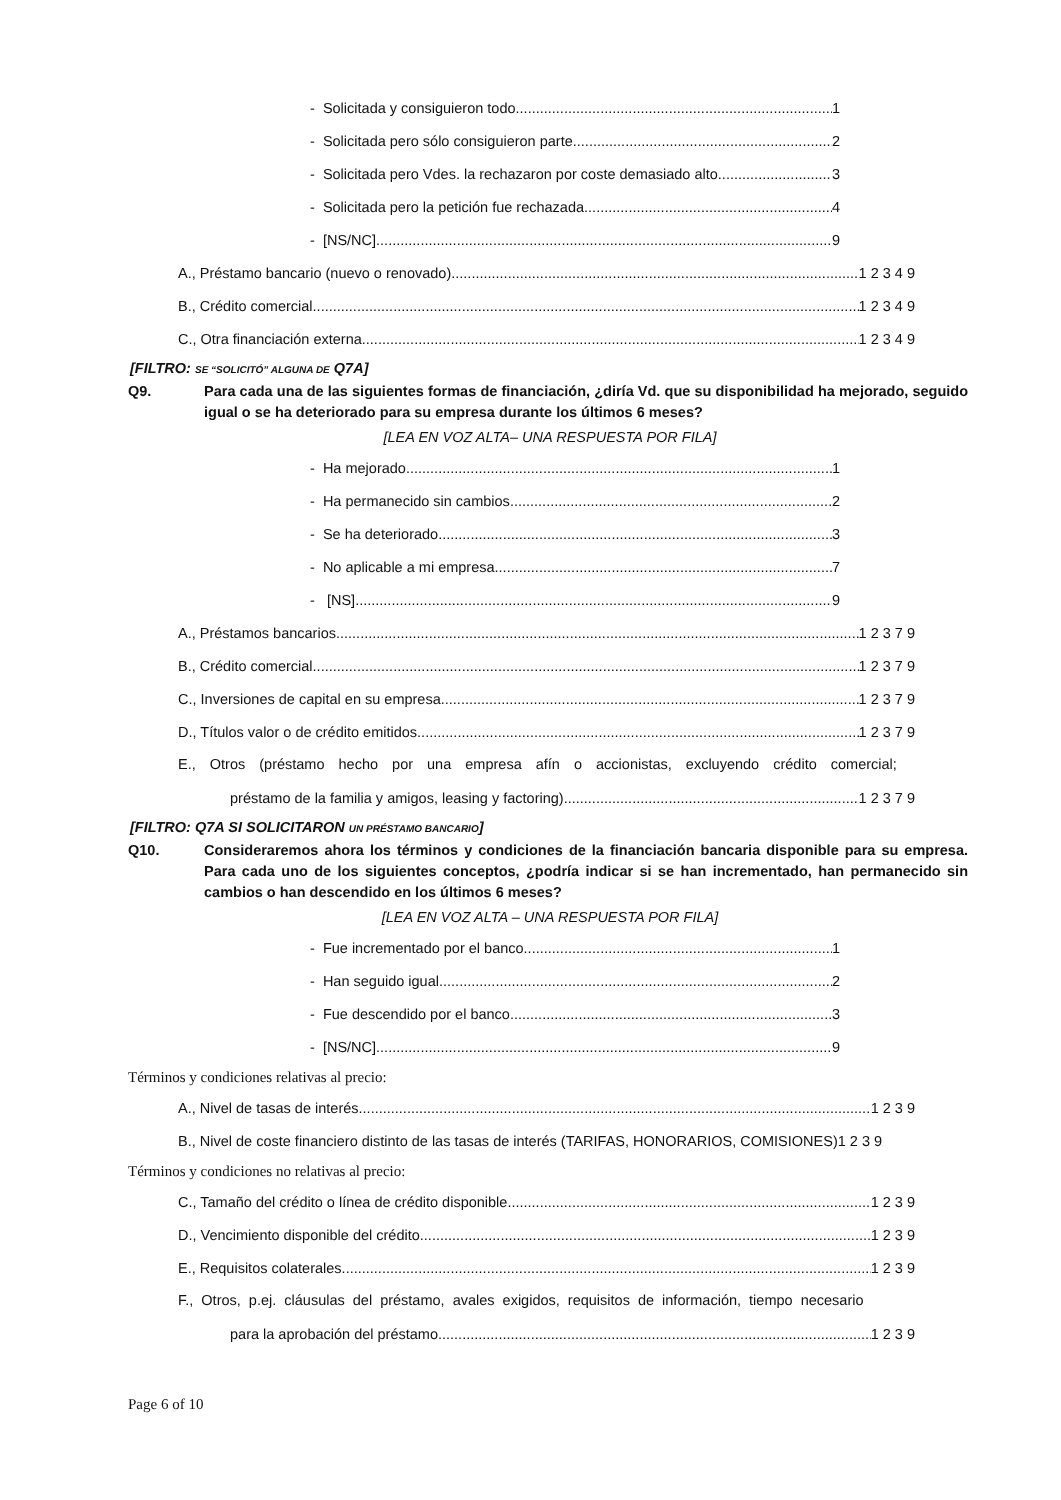- Solicitada y consiguieron todo 1
- Solicitada pero sólo consiguieron parte 2
- Solicitada pero Vdes. la rechazaron por coste demasiado alto 3
- Solicitada pero la petición fue rechazada 4
- [NS/NC] 9
A., Préstamo bancario (nuevo o renovado) 1 2 3 4 9
B., Crédito comercial 1 2 3 4 9
C., Otra financiación externa 1 2 3 4 9
[FILTRO: SE “SOLICITÓ” ALGUNA DE Q7A]
Q9. Para cada una de las siguientes formas de financiación, ¿diría Vd. que su disponibilidad ha mejorado, seguido igual o se ha deteriorado para su empresa durante los últimos 6 meses?
[LEA EN VOZ ALTA– UNA RESPUESTA POR FILA]
- Ha mejorado 1
- Ha permanecido sin cambios 2
- Se ha deteriorado 3
- No aplicable a mi empresa 7
- [NS] 9
A., Préstamos bancarios 1 2 3 7 9
B., Crédito comercial 1 2 3 7 9
C., Inversiones de capital en su empresa 1 2 3 7 9
D., Títulos valor o de crédito emitidos 1 2 3 7 9
E., Otros (préstamo hecho por una empresa afín o accionistas, excluyendo crédito comercial;
préstamo de la familia y amigos, leasing y factoring) 1 2 3 7 9
[FILTRO: Q7A SI SOLICITARON UN PRÉSTAMO BANCARIO]
Q10. Consideraremos ahora los términos y condiciones de la financiación bancaria disponible para su empresa. Para cada uno de los siguientes conceptos, ¿podría indicar si se han incrementado, han permanecido sin cambios o han descendido en los últimos 6 meses?
[LEA EN VOZ ALTA – UNA RESPUESTA POR FILA]
- Fue incrementado por el banco 1
- Han seguido igual 2
- Fue descendido por el banco 3
- [NS/NC] 9
Términos y condiciones relativas al precio:
A., Nivel de tasas de interés 1 2 3 9
B., Nivel de coste financiero distinto de las tasas de interés (TARIFAS, HONORARIOS, COMISIONES)1 2 3 9
Términos y condiciones no relativas al precio:
C., Tamaño del crédito o línea de crédito disponible 1 2 3 9
D., Vencimiento disponible del crédito 1 2 3 9
E., Requisitos colaterales 1 2 3 9
F., Otros, p.ej. cláusulas del préstamo, avales exigidos, requisitos de información, tiempo necesario
para la aprobación del préstamo 1 2 3 9
Page 6 of 10